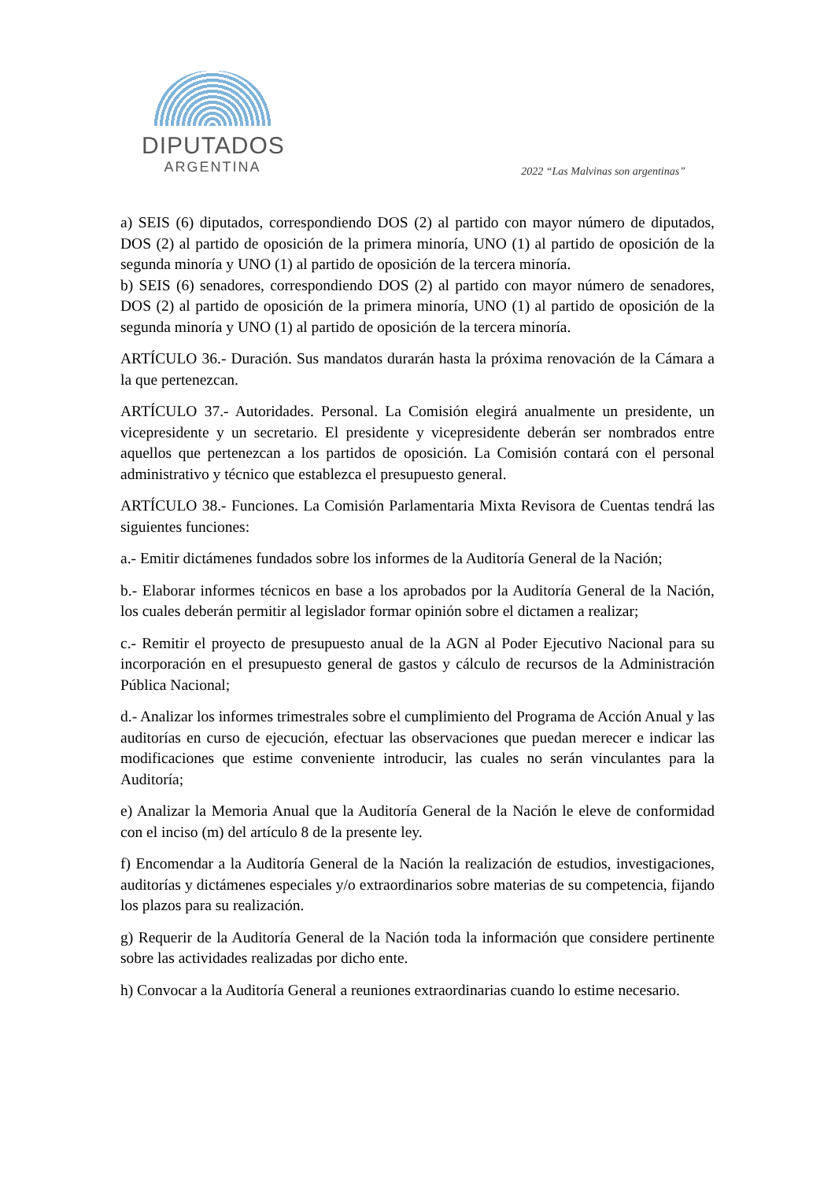DIPUTADOS
ARGENTINA
2022 “Las Malvinas son argentinas”
a) SEIS (6) diputados, correspondiendo DOS (2) al partido con mayor número de diputados, DOS (2) al partido de oposición de la primera minoría, UNO (1) al partido de oposición de la segunda minoría y UNO (1) al partido de oposición de la tercera minoría.
b) SEIS (6) senadores, correspondiendo DOS (2) al partido con mayor número de senadores, DOS (2) al partido de oposición de la primera minoría, UNO (1) al partido de oposición de la segunda minoría y UNO (1) al partido de oposición de la tercera minoría.
ARTÍCULO 36.- Duración. Sus mandatos durarán hasta la próxima renovación de la Cámara a la que pertenezcan.
ARTÍCULO 37.- Autoridades. Personal. La Comisión elegirá anualmente un presidente, un vicepresidente y un secretario. El presidente y vicepresidente deberán ser nombrados entre aquellos que pertenezcan a los partidos de oposición. La Comisión contará con el personal administrativo y técnico que establezca el presupuesto general.
ARTÍCULO 38.- Funciones. La Comisión Parlamentaria Mixta Revisora de Cuentas tendrá las siguientes funciones:
a.- Emitir dictámenes fundados sobre los informes de la Auditoría General de la Nación;
b.- Elaborar informes técnicos en base a los aprobados por la Auditoría General de la Nación, los cuales deberán permitir al legislador formar opinión sobre el dictamen a realizar;
c.- Remitir el proyecto de presupuesto anual de la AGN al Poder Ejecutivo Nacional para su incorporación en el presupuesto general de gastos y cálculo de recursos de la Administración Pública Nacional;
d.- Analizar los informes trimestrales sobre el cumplimiento del Programa de Acción Anual y las auditorías en curso de ejecución, efectuar las observaciones que puedan merecer e indicar las modificaciones que estime conveniente introducir, las cuales no serán vinculantes para la Auditoría;
e) Analizar la Memoria Anual que la Auditoría General de la Nación le eleve de conformidad con el inciso (m) del artículo 8 de la presente ley.
f) Encomendar a la Auditoría General de la Nación la realización de estudios, investigaciones, auditorías y dictámenes especiales y/o extraordinarios sobre materias de su competencia, fijando los plazos para su realización.
g) Requerir de la Auditoría General de la Nación toda la información que considere pertinente sobre las actividades realizadas por dicho ente.
h) Convocar a la Auditoría General a reuniones extraordinarias cuando lo estime necesario.